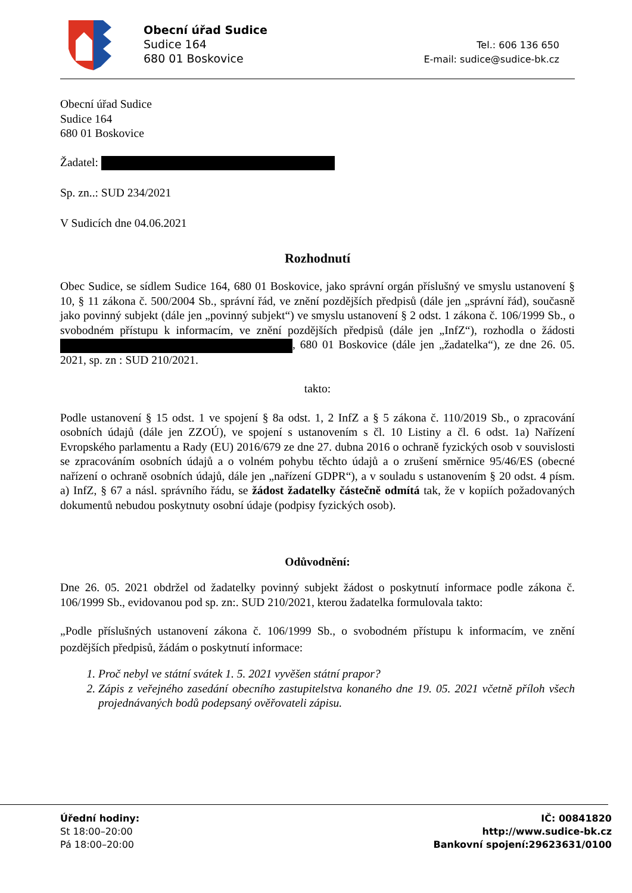Obecní úřad Sudice
Sudice 164
680 01 Boskovice
Tel.: 606 136 650
E-mail: sudice@sudice-bk.cz
Obecní úřad Sudice
Sudice 164
680 01 Boskovice
Žadatel:
Sp. zn..: SUD 234/2021
V Sudicích dne 04.06.2021
Rozhodnutí
Obec Sudice, se sídlem Sudice 164, 680 01 Boskovice, jako správní orgán příslušný ve smyslu ustanovení § 10, § 11 zákona č. 500/2004 Sb., správní řád, ve znění pozdějších předpisů (dále jen „správní řád), současně jako povinný subjekt (dále jen „povinný subjekt“) ve smyslu ustanovení § 2 odst. 1 zákona č. 106/1999 Sb., o svobodném přístupu k informacím, ve znění pozdějších předpisů (dále jen „InfZ“), rozhodla o žádosti , 680 01 Boskovice (dále jen „žadatelka“), ze dne 26. 05. 2021, sp. zn : SUD 210/2021.
takto:
Podle ustanovení § 15 odst. 1 ve spojení § 8a odst. 1, 2 InfZ a § 5 zákona č. 110/2019 Sb., o zpracování osobních údajů (dále jen ZZOÚ), ve spojení s ustanovením s čl. 10 Listiny a čl. 6 odst. 1a) Nařízení Evropského parlamentu a Rady (EU) 2016/679 ze dne 27. dubna 2016 o ochraně fyzických osob v souvislosti se zpracováním osobních údajů a o volném pohybu těchto údajů a o zrušení směrnice 95/46/ES (obecné nařízení o ochraně osobních údajů, dále jen „nařízení GDPR“), a v souladu s ustanovením § 20 odst. 4 písm. a) InfZ, § 67 a násl. správního řádu, se žádost žadatelky částečně odmítá tak, že v kopiích požadovaných dokumentů nebudou poskytnuty osobní údaje (podpisy fyzických osob).
Odůvodnění:
Dne 26. 05. 2021 obdržel od žadatelky povinný subjekt žádost o poskytnutí informace podle zákona č. 106/1999 Sb., evidovanou pod sp. zn:. SUD 210/2021, kterou žadatelka formulovala takto:
„Podle příslušných ustanovení zákona č. 106/1999 Sb., o svobodném přístupu k informacím, ve znění pozdějších předpisů, žádám o poskytnutí informace:
1. Proč nebyl ve státní svátek 1. 5. 2021 vyvěšen státní prapor?
2. Zápis z veřejného zasedání obecního zastupitelstva konaného dne 19. 05. 2021 včetně příloh všech projednávaných bodů podepsaný ověřovateli zápisu.
Úřední hodiny:
St 18:00–20:00
Pá 18:00–20:00
IČ: 00841820
http://www.sudice-bk.cz
Bankovní spojení:29623631/0100